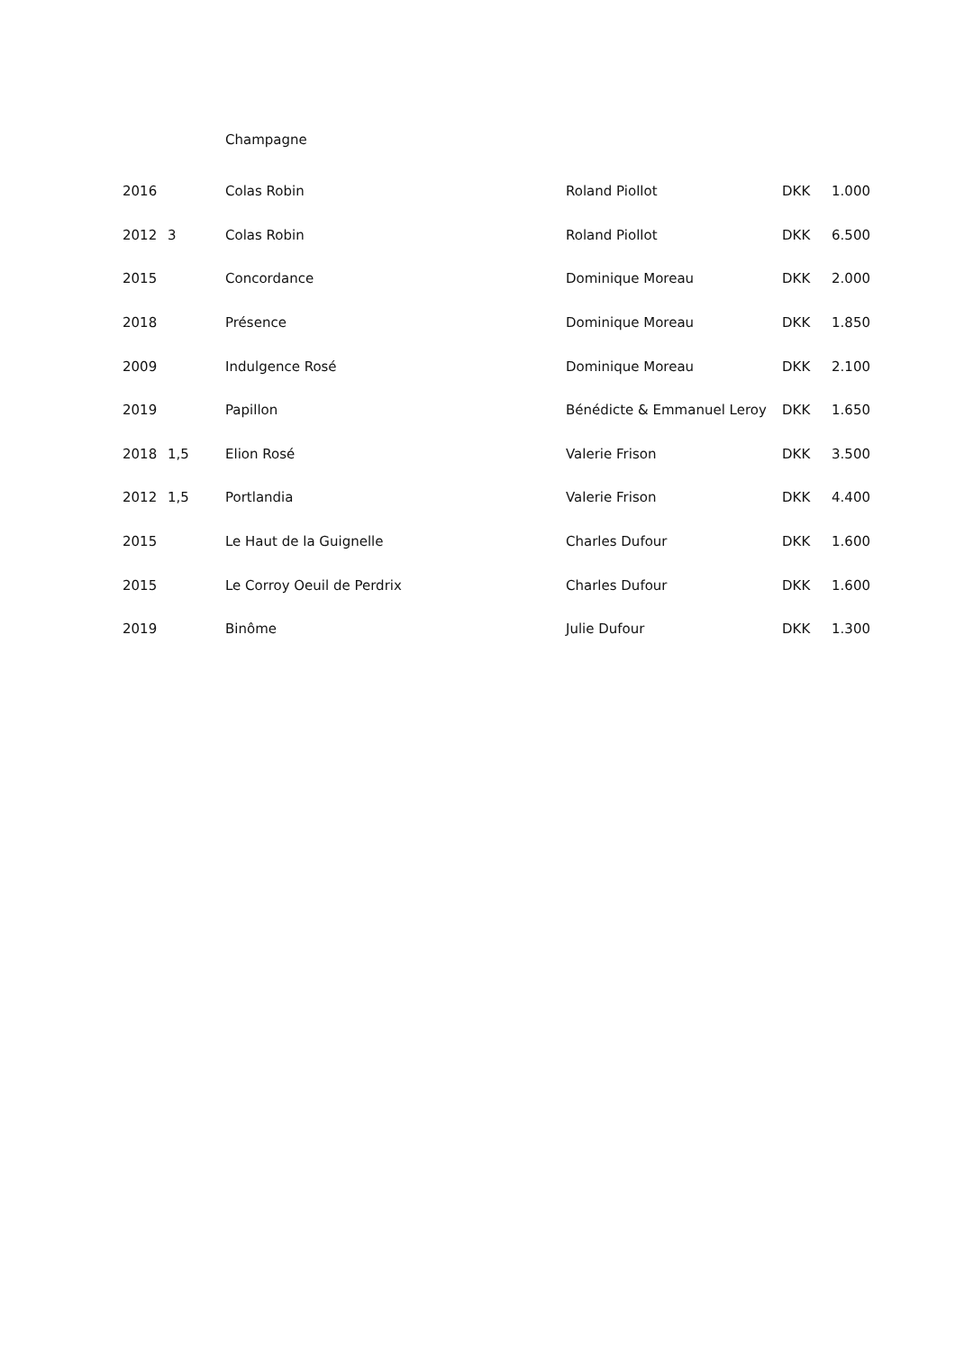Champagne
| 2016 | | Colas Robin | Roland Piollot | DKK | 1.000 |
| 2012 | 3 | Colas Robin | Roland Piollot | DKK | 6.500 |
| 2015 | | Concordance | Dominique Moreau | DKK | 2.000 |
| 2018 | | Présence | Dominique Moreau | DKK | 1.850 |
| 2009 | | Indulgence Rosé | Dominique Moreau | DKK | 2.100 |
| 2019 | | Papillon | Bénédicte & Emmanuel Leroy | DKK | 1.650 |
| 2018 | 1,5 | Elion Rosé | Valerie Frison | DKK | 3.500 |
| 2012 | 1,5 | Portlandia | Valerie Frison | DKK | 4.400 |
| 2015 | | Le Haut de la Guignelle | Charles Dufour | DKK | 1.600 |
| 2015 | | Le Corroy Oeuil de Perdrix | Charles Dufour | DKK | 1.600 |
| 2019 | | Binôme | Julie Dufour | DKK | 1.300 |